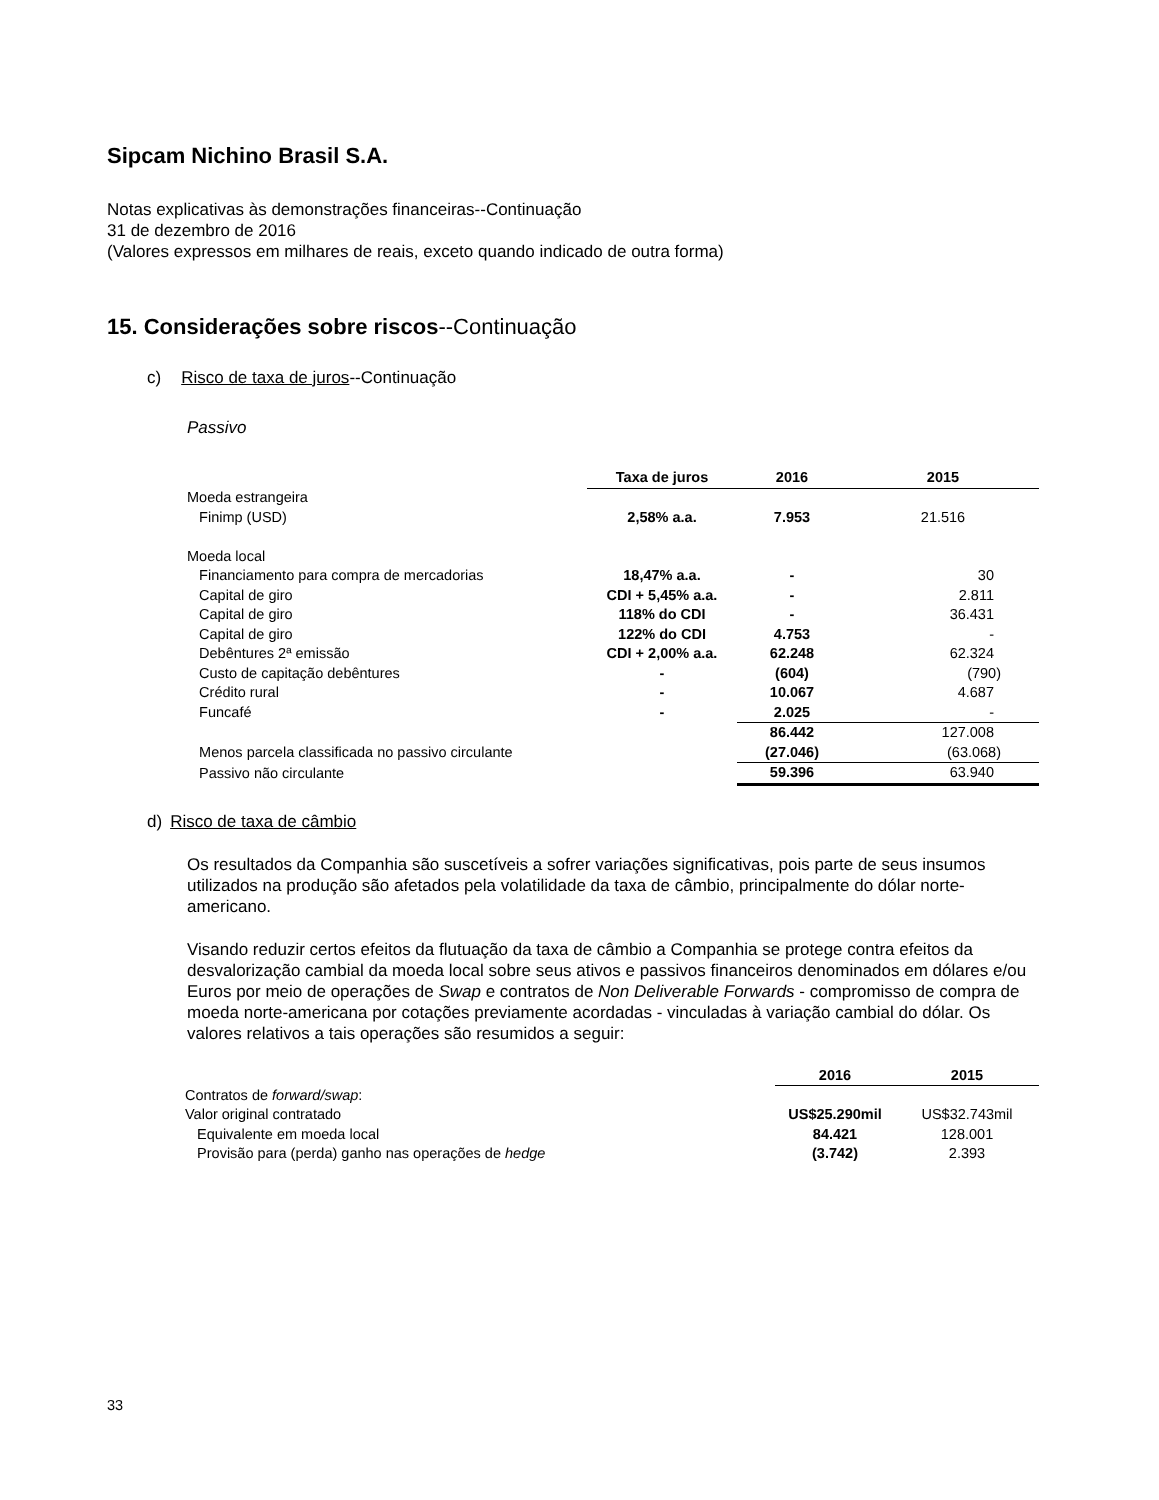Sipcam Nichino Brasil S.A.
Notas explicativas às demonstrações financeiras--Continuação
31 de dezembro de 2016
(Valores expressos em milhares de reais, exceto quando indicado de outra forma)
15. Considerações sobre riscos--Continuação
c) Risco de taxa de juros--Continuação
Passivo
| | Taxa de juros | 2016 | 2015 |
| Moeda estrangeira | | | |
| Finimp (USD) | 2,58% a.a. | 7.953 | 21.516 |
| Moeda local | | | |
| Financiamento para compra de mercadorias | 18,47% a.a. | - | 30 |
| Capital de giro | CDI + 5,45% a.a. | - | 2.811 |
| Capital de giro | 118% do CDI | - | 36.431 |
| Capital de giro | 122% do CDI | 4.753 | - |
| Debêntures 2ª emissão | CDI + 2,00% a.a. | 62.248 | 62.324 |
| Custo de capitação debêntures | - | (604) | (790) |
| Crédito rural | - | 10.067 | 4.687 |
| Funcafé | - | 2.025 | - |
| | | 86.442 | 127.008 |
| Menos parcela classificada no passivo circulante | | (27.046) | (63.068) |
| Passivo não circulante | | 59.396 | 63.940 |
d) Risco de taxa de câmbio
Os resultados da Companhia são suscetíveis a sofrer variações significativas, pois parte de seus insumos utilizados na produção são afetados pela volatilidade da taxa de câmbio, principalmente do dólar norte-americano.
Visando reduzir certos efeitos da flutuação da taxa de câmbio a Companhia se protege contra efeitos da desvalorização cambial da moeda local sobre seus ativos e passivos financeiros denominados em dólares e/ou Euros por meio de operações de Swap e contratos de Non Deliverable Forwards - compromisso de compra de moeda norte-americana por cotações previamente acordadas - vinculadas à variação cambial do dólar. Os valores relativos a tais operações são resumidos a seguir:
| | 2016 | 2015 |
| Contratos de forward/swap : | | |
| Valor original contratado | US$25.290mil | US$32.743mil |
| Equivalente em moeda local | 84.421 | 128.001 |
| Provisão para (perda) ganho nas operações de hedge | (3.742) | 2.393 |
33